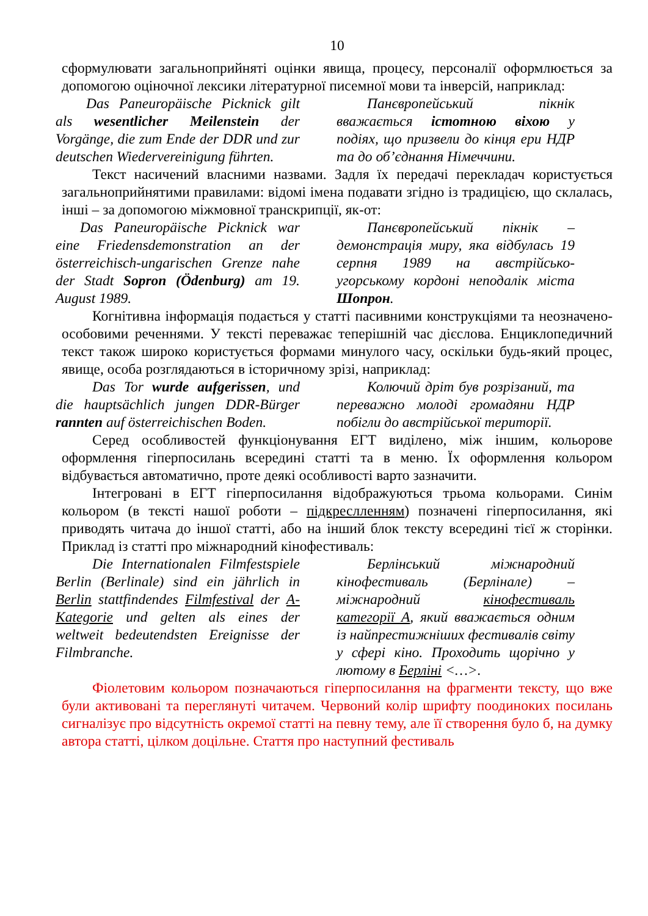10
сформулювати загальноприйняті оцінки явища, процесу, персоналії оформлюється за допомогою оціночної лексики літературної писемної мови та інверсій, наприклад:
Das Paneuropäische Picknick gilt als wesentlicher Meilenstein der Vorgänge, die zum Ende der DDR und zur deutschen Wiedervereinigung führten.
Панєвропейський пікнік вважається істотною віхою у подіях, що призвели до кінця ери НДР та до об’єднання Німеччини.
Текст насичений власними назвами. Задля їх передачі перекладач користується загальноприйнятими правилами: відомі імена подавати згідно із традицією, що склалась, інші – за допомогою міжмовної транскрипції, як-от:
Das Paneuropäische Picknick war eine Friedensdemonstration an der österreichisch-ungarischen Grenze nahe der Stadt Sopron (Ödenburg) am 19. August 1989.
Панєвропейський пікнік – демонстрація миру, яка відбулась 19 серпня 1989 на австрійсько-угорському кордоні неподалік міста Шопрон.
Когнітивна інформація подається у статті пасивними конструкціями та неозначено-особовими реченнями. У тексті переважає теперішній час дієслова. Енциклопедичний текст також широко користується формами минулого часу, оскільки будь-який процес, явище, особа розглядаються в історичному зрізі, наприклад:
Das Tor wurde aufgerissen, und die hauptsächlich jungen DDR-Bürger rannten auf österreichischen Boden.
Колючий дріт був розрізаний, та переважно молоді громадяни НДР побігли до австрійської території.
Серед особливостей функціонування ЕГТ виділено, між іншим, кольорове оформлення гіперпосилань всередині статті та в меню. Їх оформлення кольором відбувається автоматично, проте деякі особливості варто зазначити.
Інтегровані в ЕГТ гіперпосилання відображуються трьома кольорами. Синім кольором (в тексті нашої роботи – підкреслленням) позначені гіперпосилання, які приводять читача до іншої статті, або на інший блок тексту всередині тієї ж сторінки. Приклад із статті про міжнародний кінофестиваль:
Die Internationalen Filmfestspiele Berlin (Berlinale) sind ein jährlich in Berlin stattfindendes Filmfestival der A-Kategorie und gelten als eines der weltweit bedeutendsten Ereignisse der Filmbranche.
Берлінський міжнародний кінофестиваль (Берлінале) – міжнародний кінофестиваль категорії А, який вважається одним із найпрестижніших фестивалів світу у сфері кіно. Проходить щорічно у лютому в Берліні <…>.
Фіолетовим кольором позначаються гіперпосилання на фрагменти тексту, що вже були активовані та переглянуті читачем. Червоний колір шрифту поодиноких посилань сигналізує про відсутність окремої статті на певну тему, але її створення було б, на думку автора статті, цілком доцільне. Стаття про наступний фестиваль